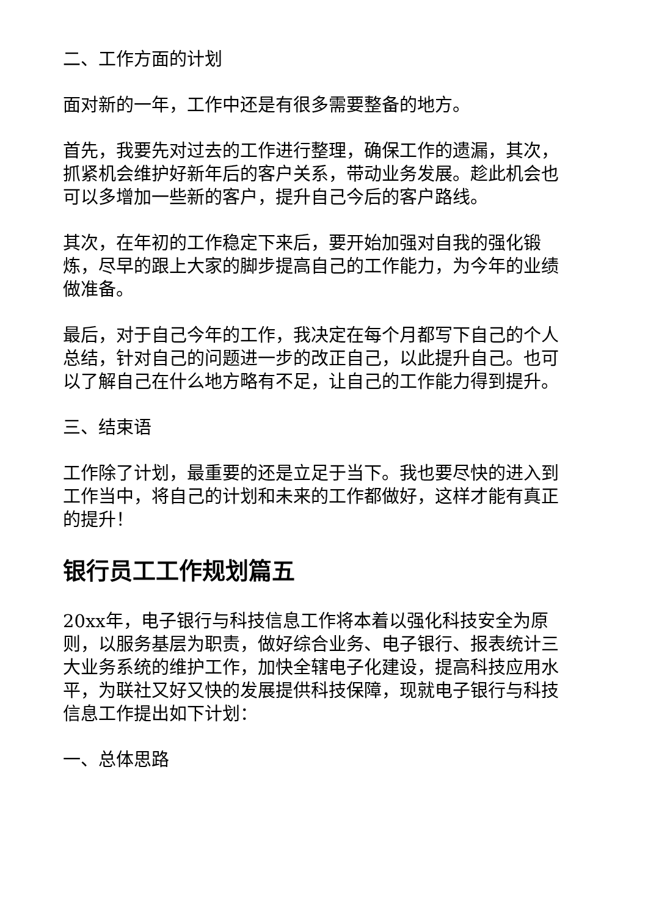二、工作方面的计划
面对新的一年，工作中还是有很多需要整备的地方。
首先，我要先对过去的工作进行整理，确保工作的遗漏，其次，抓紧机会维护好新年后的客户关系，带动业务发展。趁此机会也可以多增加一些新的客户，提升自己今后的客户路线。
其次，在年初的工作稳定下来后，要开始加强对自我的强化锻炼，尽早的跟上大家的脚步提高自己的工作能力，为今年的业绩做准备。
最后，对于自己今年的工作，我决定在每个月都写下自己的个人总结，针对自己的问题进一步的改正自己，以此提升自己。也可以了解自己在什么地方略有不足，让自己的工作能力得到提升。
三、结束语
工作除了计划，最重要的还是立足于当下。我也要尽快的进入到工作当中，将自己的计划和未来的工作都做好，这样才能有真正的提升！
银行员工工作规划篇五
20xx年，电子银行与科技信息工作将本着以强化科技安全为原则，以服务基层为职责，做好综合业务、电子银行、报表统计三大业务系统的维护工作，加快全辖电子化建设，提高科技应用水平，为联社又好又快的发展提供科技保障，现就电子银行与科技信息工作提出如下计划：
一、总体思路